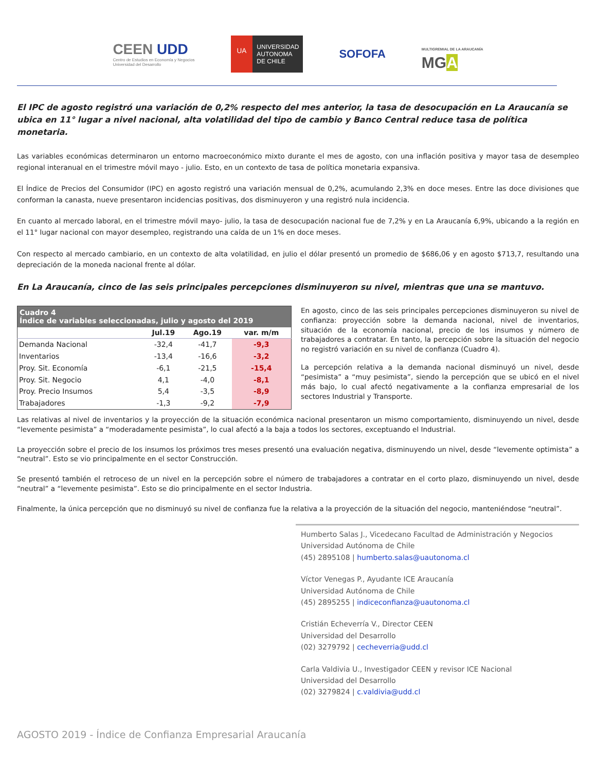CEEN UDD
Centro de Estudios en Economía y Negocios
Universidad del Desarrollo
UA
UNIVERSIDAD
AUTONOMA
DE CHILE
SOFOFA
MULTIGREMIAL DE LA ARAUCANÍA
MGA
El IPC de agosto registró una variación de 0,2% respecto del mes anterior, la tasa de desocupación en La Araucanía se ubica en 11° lugar a nivel nacional, alta volatilidad del tipo de cambio y Banco Central reduce tasa de política monetaria.
Las variables económicas determinaron un entorno macroeconómico mixto durante el mes de agosto, con una inflación positiva y mayor tasa de desempleo regional interanual en el trimestre móvil mayo - julio. Esto, en un contexto de tasa de política monetaria expansiva.
El Índice de Precios del Consumidor (IPC) en agosto registró una variación mensual de 0,2%, acumulando 2,3% en doce meses. Entre las doce divisiones que conforman la canasta, nueve presentaron incidencias positivas, dos disminuyeron y una registró nula incidencia.
En cuanto al mercado laboral, en el trimestre móvil mayo- julio, la tasa de desocupación nacional fue de 7,2% y en La Araucanía 6,9%, ubicando a la región en el 11° lugar nacional con mayor desempleo, registrando una caída de un 1% en doce meses.
Con respecto al mercado cambiario, en un contexto de alta volatilidad, en julio el dólar presentó un promedio de $686,06 y en agosto $713,7, resultando una depreciación de la moneda nacional frente al dólar.
En La Araucanía, cinco de las seis principales percepciones disminuyeron su nivel, mientras que una se mantuvo.
| Cuadro 4 Índice de variables seleccionadas, julio y agosto del 2019 | | | |
| | Jul.19 | Ago.19 | var. m/m |
| Demanda Nacional | -32,4 | -41,7 | -9,3 |
| Inventarios | -13,4 | -16,6 | -3,2 |
| Proy. Sit. Economía | -6,1 | -21,5 | -15,4 |
| Proy. Sit. Negocio | 4,1 | -4,0 | -8,1 |
| Proy. Precio Insumos | 5,4 | -3,5 | -8,9 |
| Trabajadores | -1,3 | -9,2 | -7,9 |
En agosto, cinco de las seis principales percepciones disminuyeron su nivel de confianza: proyección sobre la demanda nacional, nivel de inventarios, situación de la economía nacional, precio de los insumos y número de trabajadores a contratar. En tanto, la percepción sobre la situación del negocio no registró variación en su nivel de confianza (Cuadro 4).
La percepción relativa a la demanda nacional disminuyó un nivel, desde “pesimista” a “muy pesimista”, siendo la percepción que se ubicó en el nivel más bajo, lo cual afectó negativamente a la confianza empresarial de los sectores Industrial y Transporte.
Las relativas al nivel de inventarios y la proyección de la situación económica nacional presentaron un mismo comportamiento, disminuyendo un nivel, desde “levemente pesimista” a “moderadamente pesimista”, lo cual afectó a la baja a todos los sectores, exceptuando el Industrial.
La proyección sobre el precio de los insumos los próximos tres meses presentó una evaluación negativa, disminuyendo un nivel, desde “levemente optimista” a “neutral”. Esto se vio principalmente en el sector Construcción.
Se presentó también el retroceso de un nivel en la percepción sobre el número de trabajadores a contratar en el corto plazo, disminuyendo un nivel, desde “neutral” a “levemente pesimista”. Esto se dio principalmente en el sector Industria.
Finalmente, la única percepción que no disminuyó su nivel de confianza fue la relativa a la proyección de la situación del negocio, manteniéndose “neutral”.
Humberto Salas J., Vicedecano Facultad de Administración y Negocios
Universidad Autónoma de Chile
(45) 2895108 | humberto.salas@uautonoma.cl
Víctor Venegas P., Ayudante ICE Araucanía
Universidad Autónoma de Chile
(45) 2895255 | indiceconfianza@uautonoma.cl
Cristián Echeverría V., Director CEEN
Universidad del Desarrollo
(02) 3279792 | cecheverria@udd.cl
Carla Valdivia U., Investigador CEEN y revisor ICE Nacional
Universidad del Desarrollo
(02) 3279824 | c.valdivia@udd.cl
AGOSTO 2019 - Índice de Confianza Empresarial Araucanía